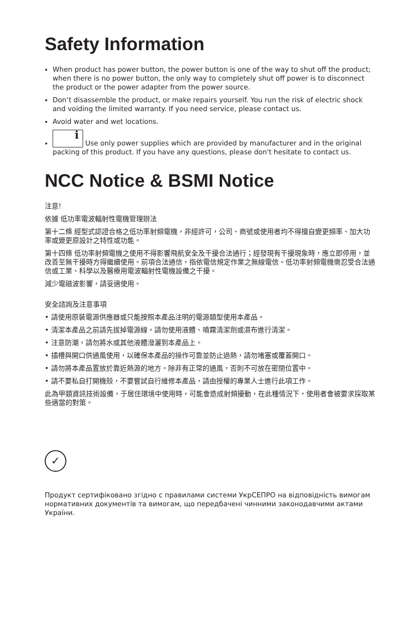Safety Information
When product has power button, the power button is one of the way to shut off the product; when there is no power button, the only way to completely shut off power is to disconnect the product or the power adapter from the power source.
Don’t disassemble the product, or make repairs yourself. You run the risk of electric shock and voiding the limited warranty. If you need service, please contact us.
Avoid water and wet locations.
i Use only power supplies which are provided by manufacturer and in the original packing of this product. If you have any questions, please don't hesitate to contact us.
NCC Notice & BSMI Notice
注意!
依據 低功率電波輻射性電機管理辦法
第十二條 經型式認證合格之低功率射頻電機，非經許可，公司、商號或使用者均不得擅自變更頻率、加大功率或變更原設計之特性或功能。
第十四條 低功率射頻電機之使用不得影響飛航安全及干擾合法通行；經發現有干擾現象時，應立即停用，並改善至無干擾時方得繼續使用。前項合法通信，指依電信規定作業之無線電信。低功率射頻電機需忍受合法通信或工業、科學以及醫療用電波輻射性電機設備之干擾。
減少電磁波影響，請妥適使用。
安全諮詢及注意事項
• 請使用原裝電源供應器或只能按照本產品注明的電源類型使用本產品。
• 清潔本產品之前請先拔掉電源線。請勿使用液體、噴霧清潔劑或濕布進行清潔。
• 注意防潮，請勿將水或其他液體潑灑到本產品上。
• 插槽與開口供通風使用，以確保本產品的操作可靠並防止過熱，請勿堵塞或覆蓋開口。
• 請勿將本產品置放於靠近熱源的地方。除非有正常的通風，否則不可放在密閉位置中。
• 請不要私自打開機殼，不要嘗試自行維修本產品，請由授權的專業人士進行此項工作。
此為甲類資訊技術設備，于居住環境中使用時，可能會造成射頻擾動，在此種情況下，使用者會被要求採取某些適當的對策。
✓
Продукт сертифіковано згідно с правилами системи УкрСЕПРО на відповідність вимогам нормативних документів та вимогам, що передбачені чинними законодавчими актами України.